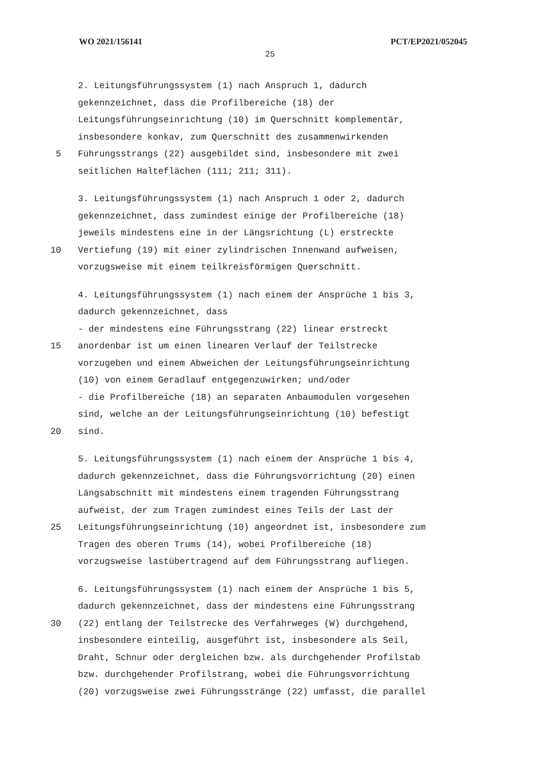WO 2021/156141 PCT/EP2021/052045
25
2. Leitungsführungssystem (1) nach Anspruch 1, dadurch
gekennzeichnet, dass die Profilbereiche (18) der
Leitungsführungseinrichtung (10) im Querschnitt komplementär,
insbesondere konkav, zum Querschnitt des zusammenwirkenden
5 Führungsstrangs (22) ausgebildet sind, insbesondere mit zwei
seitlichen Halteflächen (111; 211; 311).
3. Leitungsführungssystem (1) nach Anspruch 1 oder 2, dadurch
gekennzeichnet, dass zumindest einige der Profilbereiche (18)
jeweils mindestens eine in der Längsrichtung (L) erstreckte
10 Vertiefung (19) mit einer zylindrischen Innenwand aufweisen,
vorzugsweise mit einem teilkreisförmigen Querschnitt.
4. Leitungsführungssystem (1) nach einem der Ansprüche 1 bis 3,
dadurch gekennzeichnet, dass
- der mindestens eine Führungsstrang (22) linear erstreckt
15 anordenbar ist um einen linearen Verlauf der Teilstrecke
vorzugeben und einem Abweichen der Leitungsführungseinrichtung
(10) von einem Geradlauf entgegenzuwirken; und/oder
- die Profilbereiche (18) an separaten Anbaumodulen vorgesehen
sind, welche an der Leitungsführungseinrichtung (10) befestigt
20 sind.
5. Leitungsführungssystem (1) nach einem der Ansprüche 1 bis 4,
dadurch gekennzeichnet, dass die Führungsvorrichtung (20) einen
Längsabschnitt mit mindestens einem tragenden Führungsstrang
aufweist, der zum Tragen zumindest eines Teils der Last der
25 Leitungsführungseinrichtung (10) angeordnet ist, insbesondere zum
Tragen des oberen Trums (14), wobei Profilbereiche (18)
vorzugsweise lastübertragend auf dem Führungsstrang aufliegen.
6. Leitungsführungssystem (1) nach einem der Ansprüche 1 bis 5,
dadurch gekennzeichnet, dass der mindestens eine Führungsstrang
30 (22) entlang der Teilstrecke des Verfahrweges (W) durchgehend,
insbesondere einteilig, ausgeführt ist, insbesondere als Seil,
Draht, Schnur oder dergleichen bzw. als durchgehender Profilstab
bzw. durchgehender Profilstrang, wobei die Führungsvorrichtung
(20) vorzugsweise zwei Führungsstränge (22) umfasst, die parallel